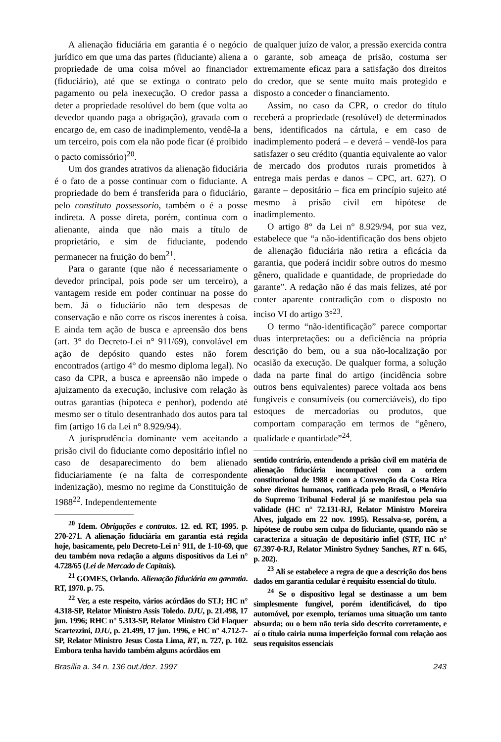A alienação fiduciária em garantia é o negócio jurídico em que uma das partes (fiduciante) aliena a propriedade de uma coisa móvel ao financiador (fiduciário), até que se extinga o contrato pelo pagamento ou pela inexecução. O credor passa a deter a propriedade resolúvel do bem (que volta ao devedor quando paga a obrigação), gravada com o encargo de, em caso de inadimplemento, vendê-la a um terceiro, pois com ela não pode ficar (é proibido o pacto comissório)<sup>20</sup>.
Um dos grandes atrativos da alienação fiduciária é o fato de a posse continuar com o fiduciante. A propriedade do bem é transferida para o fiduciário, pelo constituto possessorio, também o é a posse indireta. A posse direta, porém, continua com o alienante, ainda que não mais a título de proprietário, e sim de fiduciante, podendo permanecer na fruição do bem<sup>21</sup>.
Para o garante (que não é necessariamente o devedor principal, pois pode ser um terceiro), a vantagem reside em poder continuar na posse do bem. Já o fiduciário não tem despesas de conservação e não corre os riscos inerentes à coisa. E ainda tem ação de busca e apreensão dos bens (art. 3° do Decreto-Lei n° 911/69), convolável em ação de depósito quando estes não forem encontrados (artigo 4° do mesmo diploma legal). No caso da CPR, a busca e apreensão não impede o ajuizamento da execução, inclusive com relação às outras garantias (hipoteca e penhor), podendo até mesmo ser o título desentranhado dos autos para tal fim (artigo 16 da Lei n° 8.929/94).
A jurisprudência dominante vem aceitando a prisão civil do fiduciante como depositário infiel no caso de desaparecimento do bem alienado fiduciariamente (e na falta de correspondente indenização), mesmo no regime da Constituição de 1988<sup>22</sup>. Independentemente
<sup>20</sup> Idem. Obrigações e contratos. 12. ed. RT, 1995. p. 270-271. A alienação fiduciária em garantia está regida hoje, basicamente, pelo Decreto-Lei n° 911, de 1-10-69, que deu também nova redação a alguns dispositivos da Lei n° 4.728/65 (Lei de Mercado de Capitais).
<sup>21</sup> GOMES, Orlando. Alienação fiduciária em garantia. RT, 1970. p. 75.
<sup>22</sup> Ver, a este respeito, vários acórdãos do STJ; HC n° 4.318-SP, Relator Ministro Assis Toledo. DJU, p. 21.498, 17 jun. 1996; RHC n° 5.313-SP, Relator Ministro Cid Flaquer Scartezzini, DJU, p. 21.499, 17 jun. 1996, e HC n° 4.712-7-SP, Relator Ministro Jesus Costa Lima, RT, n. 727, p. 102. Embora tenha havido também alguns acórdãos em
de qualquer juízo de valor, a pressão exercida contra o garante, sob ameaça de prisão, costuma ser extremamente eficaz para a satisfação dos direitos do credor, que se sente muito mais protegido e disposto a conceder o financiamento.
Assim, no caso da CPR, o credor do título receberá a propriedade (resolúvel) de determinados bens, identificados na cártula, e em caso de inadimplemento poderá – e deverá – vendê-los para satisfazer o seu crédito (quantia equivalente ao valor de mercado dos produtos rurais prometidos à entrega mais perdas e danos – CPC, art. 627). O garante – depositário – fica em princípio sujeito até mesmo à prisão civil em hipótese de inadimplemento.
O artigo 8° da Lei n° 8.929/94, por sua vez, estabelece que “a não-identificação dos bens objeto de alienação fiduciária não retira a eficácia da garantia, que poderá incidir sobre outros do mesmo gênero, qualidade e quantidade, de propriedade do garante”. A redação não é das mais felizes, até por conter aparente contradição com o disposto no inciso VI do artigo 3°<sup>23</sup>.
O termo “não-identificação” parece comportar duas interpretações: ou a deficiência na própria descrição do bem, ou a sua não-localização por ocasião da execução. De qualquer forma, a solução dada na parte final do artigo (incidência sobre outros bens equivalentes) parece voltada aos bens fungíveis e consumíveis (ou comerciáveis), do tipo estoques de mercadorias ou produtos, que comportam comparação em termos de “gênero, qualidade e quantidade”<sup>24</sup>.
sentido contrário, entendendo a prisão civil em matéria de alienação fiduciária incompatível com a ordem constitucional de 1988 e com a Convenção da Costa Rica sobre direitos humanos, ratificada pelo Brasil, o Plenário do Supremo Tribunal Federal já se manifestou pela sua validade (HC n° 72.131-RJ, Relator Ministro Moreira Alves, julgado em 22 nov. 1995). Ressalva-se, porém, a hipótese de roubo sem culpa do fiduciante, quando não se caracteriza a situação de depositário infiel (STF, HC n° 67.397-0-RJ, Relator Ministro Sydney Sanches, RT n. 645, p. 202).
<sup>23</sup> Ali se estabelece a regra de que a descrição dos bens dados em garantia cedular é requisito essencial do título.
<sup>24</sup> Se o dispositivo legal se destinasse a um bem simplesmente fungível, porém identificável, do tipo automóvel, por exemplo, teríamos uma situação um tanto absurda; ou o bem não teria sido descrito corretamente, e aí o título cairia numa imperfeição formal com relação aos seus requisitos essenciais
Brasília a. 34 n. 136 out./dez. 1997 243